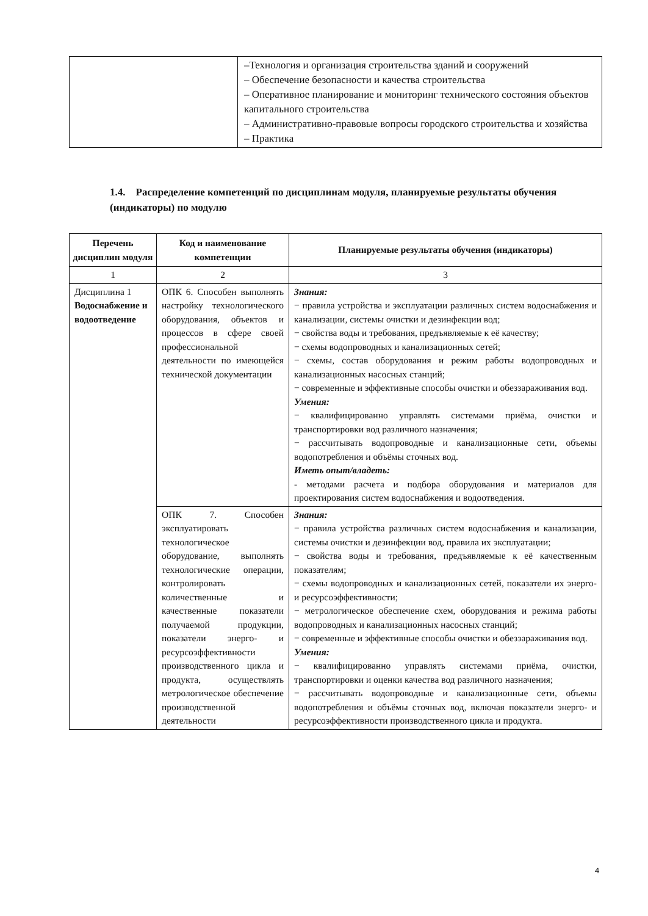| | –Технология и организация строительства зданий и сооружений – Обеспечение безопасности и качества строительства – Оперативное планирование и мониторинг технического состояния объектов капитального строительства – Административно-правовые вопросы городского строительства и хозяйства – Практика |
1.4. Распределение компетенций по дисциплинам модуля, планируемые результаты обучения (индикаторы) по модулю
| Перечень дисциплин модуля | Код и наименование компетенции | Планируемые результаты обучения (индикаторы) |
| --- | --- | --- |
| 1 | 2 | 3 |
| Дисциплина 1 Водоснабжение и водоотведение | ОПК 6. Способен выполнять настройку технологического оборудования, объектов и процессов в сфере своей профессиональной деятельности по имеющейся технической документации | Знания: − правила устройства и эксплуатации различных систем водоснабжения и канализации, системы очистки и дезинфекции вод; − свойства воды и требования, предъявляемые к её качеству; − схемы водопроводных и канализационных сетей; − схемы, состав оборудования и режим работы водопроводных и канализационных насосных станций; − современные и эффективные способы очистки и обеззараживания вод. Умения: − квалифицированно управлять системами приёма, очистки и транспортировки вод различного назначения; − рассчитывать водопроводные и канализационные сети, объемы водопотребления и объёмы сточных вод. Иметь опыт/владеть: - методами расчета и подбора оборудования и материалов для проектирования систем водоснабжения и водоотведения. |
| | ОПК 7. Способен эксплуатировать технологическое оборудование, выполнять технологические операции, контролировать количественные и качественные показатели получаемой продукции, показатели энерго- и ресурсоэффективности производственного цикла и продукта, осуществлять метрологическое обеспечение производственной деятельности | Знания: − правила устройства различных систем водоснабжения и канализации, системы очистки и дезинфекции вод, правила их эксплуатации; − свойства воды и требования, предъявляемые к её качественным показателям; − схемы водопроводных и канализационных сетей, показатели их энерго- и ресурсоэффективности; − метрологическое обеспечение схем, оборудования и режима работы водопроводных и канализационных насосных станций; − современные и эффективные способы очистки и обеззараживания вод. Умения: − квалифицированно управлять системами приёма, очистки, транспортировки и оценки качества вод различного назначения; − рассчитывать водопроводные и канализационные сети, объемы водопотребления и объёмы сточных вод, включая показатели энерго- и ресурсоэффективности производственного цикла и продукта. |
4